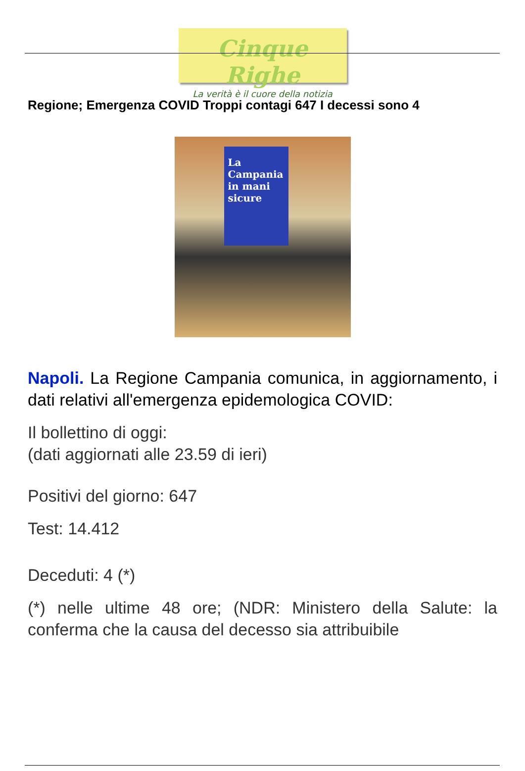Cinque Righe
La verità è il cuore della notizia
Regione; Emergenza COVID Troppi contagi 647 I decessi sono 4
La Campania in mani sicure
Napoli. La Regione Campania comunica, in aggiornamento, i dati relativi all'emergenza epidemologica COVID:
Il bollettino di oggi:
(dati aggiornati alle 23.59 di ieri)
Positivi del giorno: 647
Test: 14.412
Deceduti: 4 (*)
(*) nelle ultime 48 ore; (NDR: Ministero della Salute: la conferma che la causa del decesso sia attribuibile